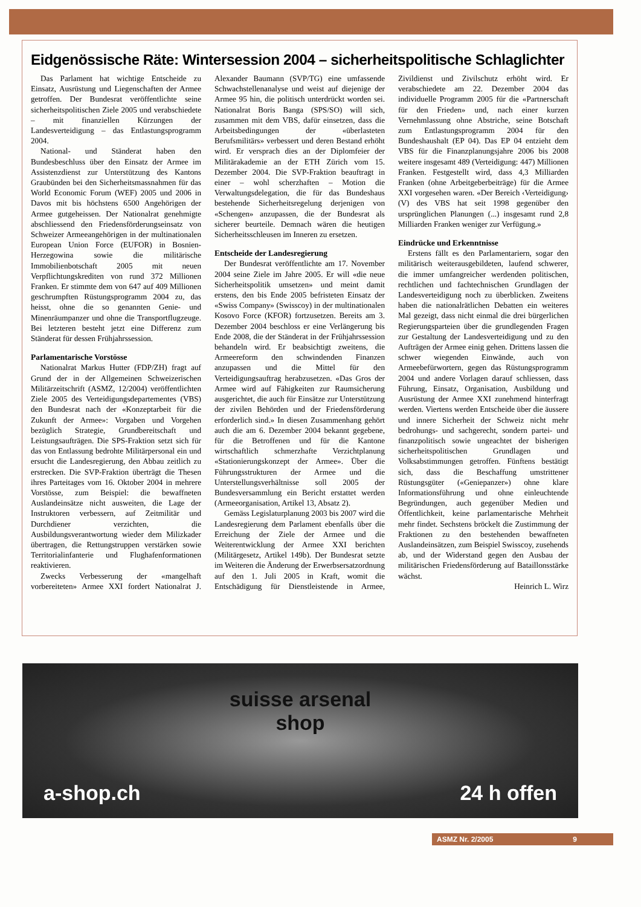Eidgenössische Räte: Wintersession 2004 – sicherheitspolitische Schlaglichter
Das Parlament hat wichtige Entscheide zu Einsatz, Ausrüstung und Liegenschaften der Armee getroffen. Der Bundesrat veröffentlichte seine sicherheitspolitischen Ziele 2005 und verabschiedete – mit finanziellen Kürzungen der Landesverteidigung – das Entlastungsprogramm 2004.
National- und Ständerat haben den Bundesbeschluss über den Einsatz der Armee im Assistenzdienst zur Unterstützung des Kantons Graubünden bei den Sicherheitsmassnahmen für das World Economic Forum (WEF) 2005 und 2006 in Davos mit bis höchstens 6500 Angehörigen der Armee gutgeheissen. Der Nationalrat genehmigte abschliessend den Friedensförderungseinsatz von Schweizer Armeeangehörigen in der multinationalen European Union Force (EUFOR) in Bosnien-Herzegowina sowie die militärische Immobilienbotschaft 2005 mit neuen Verpflichtungskrediten von rund 372 Millionen Franken. Er stimmte dem von 647 auf 409 Millionen geschrumpften Rüstungsprogramm 2004 zu, das heisst, ohne die so genannten Genie- und Minenräumpanzer und ohne die Transportflugzeuge. Bei letzteren besteht jetzt eine Differenz zum Ständerat für dessen Frühjahrssession.
Parlamentarische Vorstösse
Nationalrat Markus Hutter (FDP/ZH) fragt auf Grund der in der Allgemeinen Schweizerischen Militärzeitschrift (ASMZ, 12/2004) veröffentlichten Ziele 2005 des Verteidigungsdepartementes (VBS) den Bundesrat nach der «Konzeptarbeit für die Zukunft der Armee»: Vorgaben und Vorgehen bezüglich Strategie, Grundbereitschaft und Leistungsaufträgen. Die SPS-Fraktion setzt sich für das von Entlassung bedrohte Militärpersonal ein und ersucht die Landesregierung, den Abbau zeitlich zu erstrecken. Die SVP-Fraktion überträgt die Thesen ihres Parteitages vom 16. Oktober 2004 in mehrere Vorstösse, zum Beispiel: die bewaffneten Auslandeinsätze nicht ausweiten, die Lage der Instruktoren verbessern, auf Zeitmilitär und Durchdiener verzichten, die Ausbildungsverantwortung wieder dem Milizkader übertragen, die Rettungstruppen verstärken sowie Territorialinfanterie und Flughafenformationen reaktivieren.
Zwecks Verbesserung der «mangelhaft vorbereiteten» Armee XXI fordert Nationalrat J. Alexander Baumann (SVP/TG) eine umfassende Schwachstellenanalyse und weist auf diejenige der Armee 95 hin, die politisch unterdrückt worden sei. Nationalrat Boris Banga (SPS/SO) will sich, zusammen mit dem VBS, dafür einsetzen, dass die Arbeitsbedingungen der «überlasteten Berufsmilitärs» verbessert und deren Bestand erhöht wird. Er versprach dies an der Diplomfeier der Militärakademie an der ETH Zürich vom 15. Dezember 2004. Die SVP-Fraktion beauftragt in einer – wohl scherzhaften – Motion die Verwaltungsdelegation, die für das Bundeshaus bestehende Sicherheitsregelung derjenigen von «Schengen» anzupassen, die der Bundesrat als sicherer beurteile. Demnach wären die heutigen Sicherheitsschleusen im Inneren zu ersetzen.
Entscheide der Landesregierung
Der Bundesrat veröffentlichte am 17. November 2004 seine Ziele im Jahre 2005. Er will «die neue Sicherheitspolitik umsetzen» und meint damit erstens, den bis Ende 2005 befristeten Einsatz der «Swiss Company» (Swisscoy) in der multinationalen Kosovo Force (KFOR) fortzusetzen. Bereits am 3. Dezember 2004 beschloss er eine Verlängerung bis Ende 2008, die der Ständerat in der Frühjahrssession behandeln wird. Er beabsichtigt zweitens, die Armeereform den schwindenden Finanzen anzupassen und die Mittel für den Verteidigungsauftrag herabzusetzen. «Das Gros der Armee wird auf Fähigkeiten zur Raumsicherung ausgerichtet, die auch für Einsätze zur Unterstützung der zivilen Behörden und der Friedensförderung erforderlich sind.» In diesen Zusammenhang gehört auch die am 6. Dezember 2004 bekannt gegebene, für die Betroffenen und für die Kantone wirtschaftlich schmerzhafte Verzichtplanung «Stationierungskonzept der Armee». Über die Führungsstrukturen der Armee und die Unterstellungsverhältnisse soll 2005 der Bundesversammlung ein Bericht erstattet werden (Armeeorganisation, Artikel 13, Absatz 2).
Gemäss Legislaturplanung 2003 bis 2007 wird die Landesregierung dem Parlament ebenfalls über die Erreichung der Ziele der Armee und die Weiterentwicklung der Armee XXI berichten (Militärgesetz, Artikel 149b). Der Bundesrat setzte im Weiteren die Änderung der Erwerbsersatzordnung auf den 1. Juli 2005 in Kraft, womit die Entschädigung für Dienstleistende in Armee, Zivildienst und Zivilschutz erhöht wird. Er verabschiedete am 22. Dezember 2004 das individuelle Programm 2005 für die «Partnerschaft für den Frieden» und, nach einer kurzen Vernehmlassung ohne Abstriche, seine Botschaft zum Entlastungsprogramm 2004 für den Bundeshaushalt (EP 04). Das EP 04 entzieht dem VBS für die Finanzplanungsjahre 2006 bis 2008 weitere insgesamt 489 (Verteidigung: 447) Millionen Franken. Festgestellt wird, dass 4,3 Milliarden Franken (ohne Arbeitgeberbeiträge) für die Armee XXI vorgesehen waren. «Der Bereich ‹Verteidigung› (V) des VBS hat seit 1998 gegenüber den ursprünglichen Planungen (...) insgesamt rund 2,8 Milliarden Franken weniger zur Verfügung.»
Eindrücke und Erkenntnisse
Erstens fällt es den Parlamentariern, sogar den militärisch weiterausgebildeten, laufend schwerer, die immer umfangreicher werdenden politischen, rechtlichen und fachtechnischen Grundlagen der Landesverteidigung noch zu überblicken. Zweitens haben die nationalrätlichen Debatten ein weiteres Mal gezeigt, dass nicht einmal die drei bürgerlichen Regierungsparteien über die grundlegenden Fragen zur Gestaltung der Landesverteidigung und zu den Aufträgen der Armee einig gehen. Drittens lassen die schwer wiegenden Einwände, auch von Armeebefürwortern, gegen das Rüstungsprogramm 2004 und andere Vorlagen darauf schliessen, dass Führung, Einsatz, Organisation, Ausbildung und Ausrüstung der Armee XXI zunehmend hinterfragt werden. Viertens werden Entscheide über die äussere und innere Sicherheit der Schweiz nicht mehr bedrohungs- und sachgerecht, sondern partei- und finanzpolitisch sowie ungeachtet der bisherigen sicherheitspolitischen Grundlagen und Volksabstimmungen getroffen. Fünftens bestätigt sich, dass die Beschaffung umstrittener Rüstungsgüter («Geniepanzer») ohne klare Informationsführung und ohne einleuchtende Begründungen, auch gegenüber Medien und Öffentlichkeit, keine parlamentarische Mehrheit mehr findet. Sechstens bröckelt die Zustimmung der Fraktionen zu den bestehenden bewaffneten Auslandeinsätzen, zum Beispiel Swisscoy, zusehends ab, und der Widerstand gegen den Ausbau der militärischen Friedensförderung auf Bataillonsstärke wächst.
Heinrich L. Wirz
suisse arsenal shop
a-shop.ch 24 h offen
ASMZ Nr. 2/2005 9